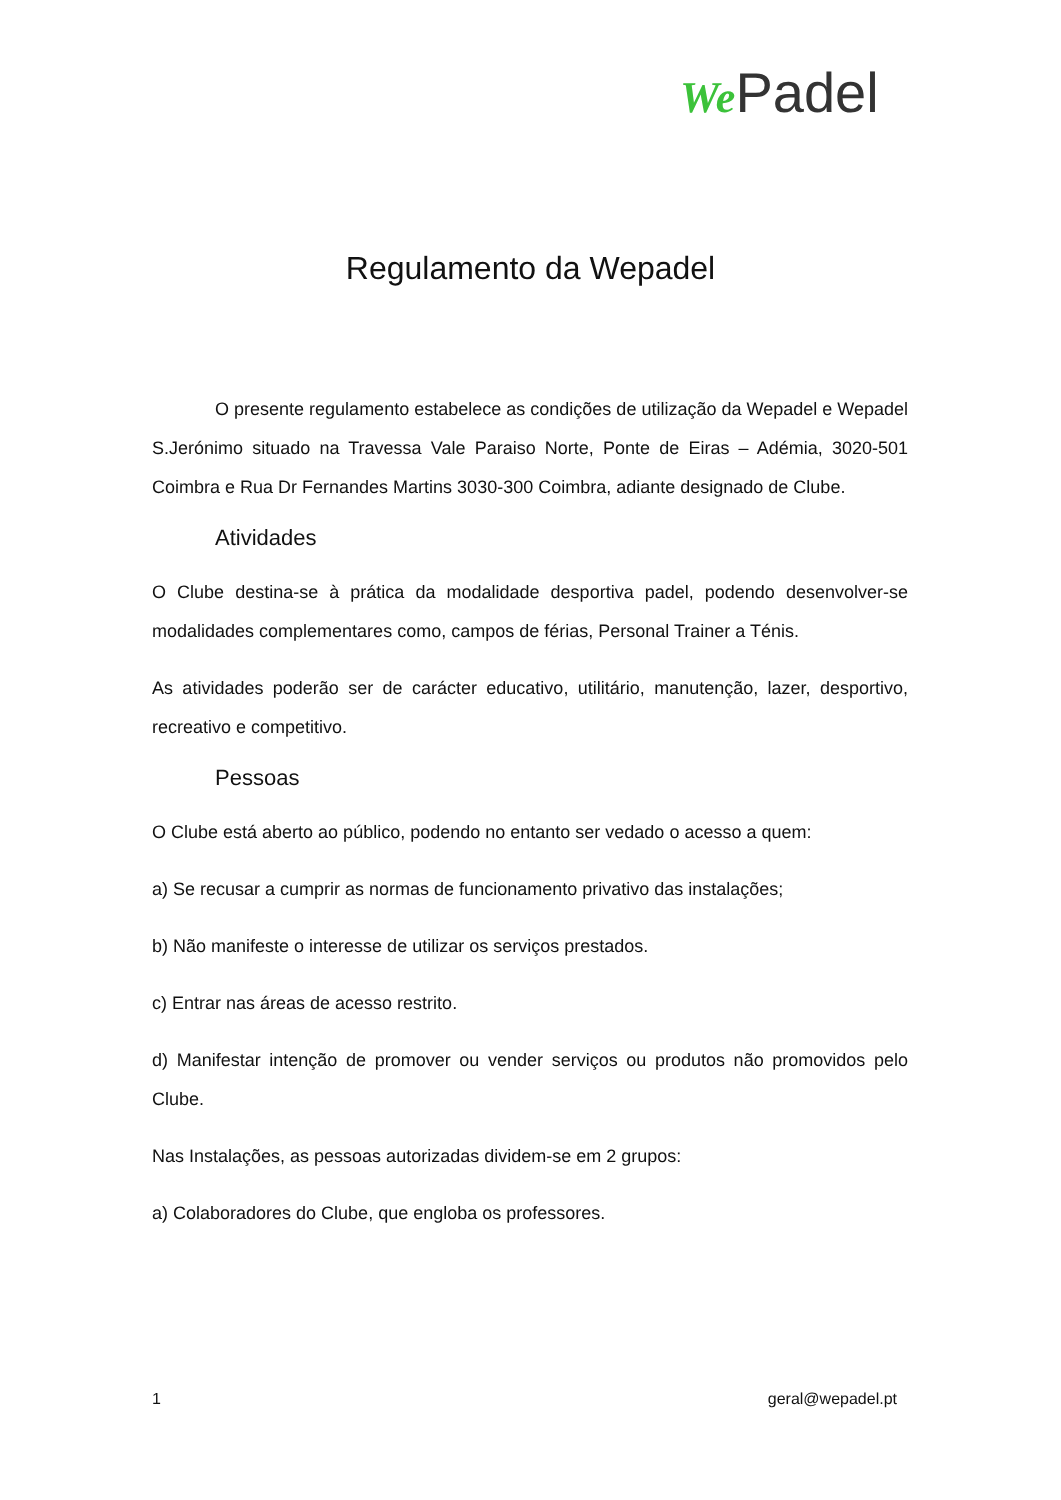We Padel
Regulamento da Wepadel
O presente regulamento estabelece as condições de utilização da Wepadel e Wepadel S.Jerónimo situado na Travessa Vale Paraiso Norte, Ponte de Eiras – Adémia, 3020-501 Coimbra e Rua Dr Fernandes Martins 3030-300 Coimbra, adiante designado de Clube.
Atividades
O Clube destina-se à prática da modalidade desportiva padel, podendo desenvolver-se modalidades complementares como, campos de férias, Personal Trainer a Ténis.
As atividades poderão ser de carácter educativo, utilitário, manutenção, lazer, desportivo, recreativo e competitivo.
Pessoas
O Clube está aberto ao público, podendo no entanto ser vedado o acesso a quem:
a) Se recusar a cumprir as normas de funcionamento privativo das instalações;
b) Não manifeste o interesse de utilizar os serviços prestados.
c) Entrar nas áreas de acesso restrito.
d) Manifestar intenção de promover ou vender serviços ou produtos não promovidos pelo Clube.
Nas Instalações, as pessoas autorizadas dividem-se em 2 grupos:
a) Colaboradores do Clube, que engloba os professores.
1 geral@wepadel.pt